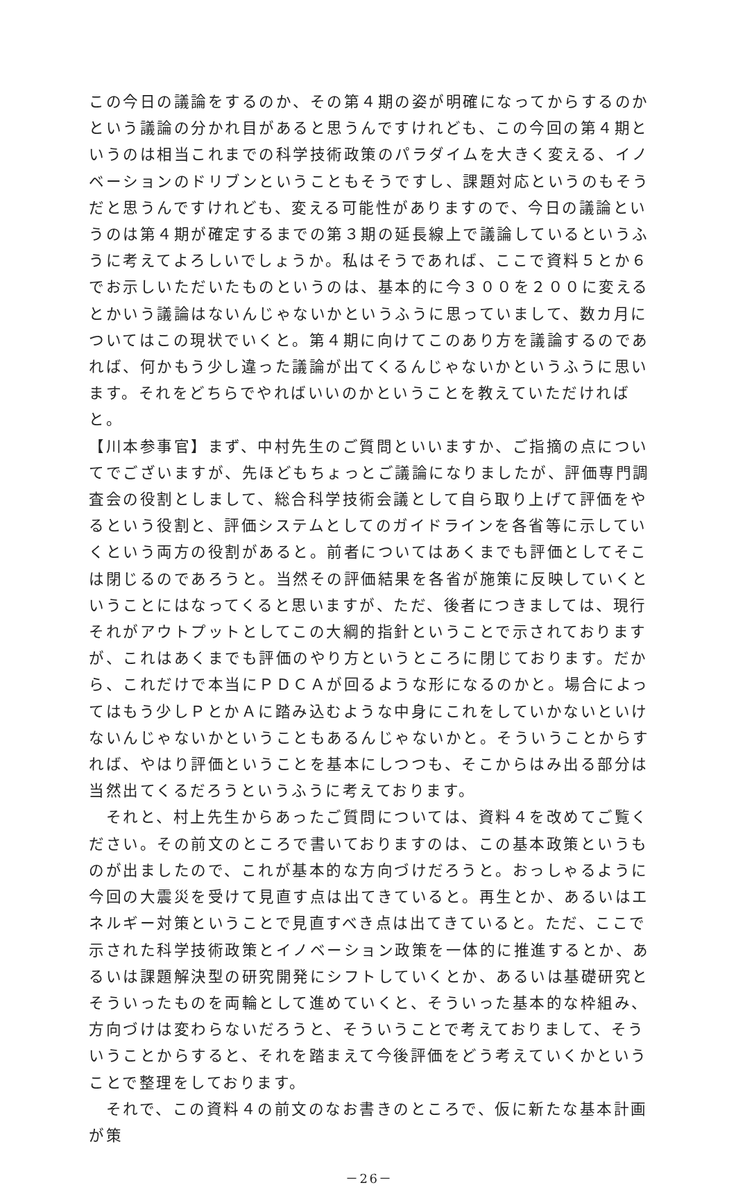この今日の議論をするのか、その第４期の姿が明確になってからするのかという議論の分かれ目があると思うんですけれども、この今回の第４期というのは相当これまでの科学技術政策のパラダイムを大きく変える、イノベーションのドリブンということもそうですし、課題対応というのもそうだと思うんですけれども、変える可能性がありますので、今日の議論というのは第４期が確定するまでの第３期の延長線上で議論しているというふうに考えてよろしいでしょうか。私はそうであれば、ここで資料５とか６でお示しいただいたものというのは、基本的に今３００を２００に変えるとかいう議論はないんじゃないかというふうに思っていまして、数カ月についてはこの現状でいくと。第４期に向けてこのあり方を議論するのであれば、何かもう少し違った議論が出てくるんじゃないかというふうに思います。それをどちらでやればいいのかということを教えていただければと。
【川本参事官】まず、中村先生のご質問といいますか、ご指摘の点についてでございますが、先ほどもちょっとご議論になりましたが、評価専門調査会の役割としまして、総合科学技術会議として自ら取り上げて評価をやるという役割と、評価システムとしてのガイドラインを各省等に示していくという両方の役割があると。前者についてはあくまでも評価としてそこは閉じるのであろうと。当然その評価結果を各省が施策に反映していくということにはなってくると思いますが、ただ、後者につきましては、現行それがアウトプットとしてこの大綱的指針ということで示されておりますが、これはあくまでも評価のやり方というところに閉じております。だから、これだけで本当にＰＤＣＡが回るような形になるのかと。場合によってはもう少しＰとかＡに踏み込むような中身にこれをしていかないといけないんじゃないかということもあるんじゃないかと。そういうことからすれば、やはり評価ということを基本にしつつも、そこからはみ出る部分は当然出てくるだろうというふうに考えております。
　それと、村上先生からあったご質問については、資料４を改めてご覧ください。その前文のところで書いておりますのは、この基本政策というものが出ましたので、これが基本的な方向づけだろうと。おっしゃるように今回の大震災を受けて見直す点は出てきていると。再生とか、あるいはエネルギー対策ということで見直すべき点は出てきていると。ただ、ここで示された科学技術政策とイノベーション政策を一体的に推進するとか、あるいは課題解決型の研究開発にシフトしていくとか、あるいは基礎研究とそういったものを両輪として進めていくと、そういった基本的な枠組み、方向づけは変わらないだろうと、そういうことで考えておりまして、そういうことからすると、それを踏まえて今後評価をどう考えていくかということで整理をしております。
　それで、この資料４の前文のなお書きのところで、仮に新たな基本計画が策
－26－